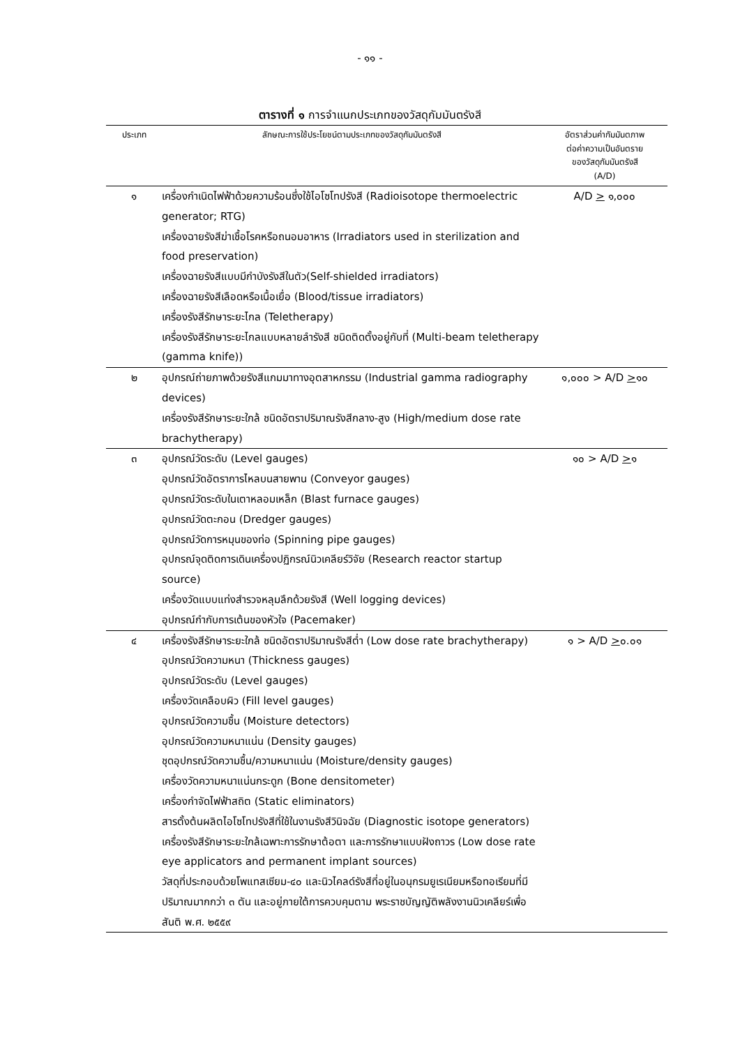- ๑๑ -
ตารางที่ ๑ การจำแนกประเภทของวัสดุกัมมันตรังสี
| ประเภท | ลักษณะการใช้ประโยชน์ตามประเภทของวัสดุกัมมันตรังสี | อัตราส่วนค่ากัมมันตภาพ ต่อค่าความเป็นอันตราย ของวัสดุกัมมันตรังสี (A/D) |
| --- | --- | --- |
| ๑ | เครื่องกำเนิดไฟฟ้าด้วยความร้อนซึ่งใช้ไอโซโทปรังสี (Radioisotope thermoelectric generator; RTG) เครื่องฉายรังสีฆ่าเชื้อโรคหรือถนอมอาหาร (Irradiators used in sterilization and food preservation) เครื่องฉายรังสีแบบมีกำบังรังสีในตัว(Self-shielded irradiators) เครื่องฉายรังสีเลือดหรือเนื้อเยื่อ (Blood/tissue irradiators) เครื่องรังสีรักษาระยะไกล (Teletherapy) เครื่องรังสีรักษาระยะไกลแบบหลายลำรังสี ชนิดติดตั้งอยู่กับที่ (Multi-beam teletherapy (gamma knife)) | A/D > ๑,๐๐๐ |
| ๒ | อุปกรณ์ถ่ายภาพด้วยรังสีแกมมาทางอุตสาหกรรม (Industrial gamma radiography devices) เครื่องรังสีรักษาระยะใกล้ ชนิดอัตราปริมาณรังสีกลาง-สูง (High/medium dose rate brachytherapy) | ๑,๐๐๐ > A/D > ๑๐ |
| ๓ | อุปกรณ์วัดระดับ (Level gauges) อุปกรณ์วัดอัตราการไหลบนสายพาน (Conveyor gauges) อุปกรณ์วัดระดับในเตาหลอมเหล็ก (Blast furnace gauges) อุปกรณ์วัดตะกอน (Dredger gauges) อุปกรณ์วัดการหมุนของท่อ (Spinning pipe gauges) อุปกรณ์จุดติดการเดินเครื่องปฏิกรณ์นิวเคลียร์วิจัย (Research reactor startup source) เครื่องวัดแบบแท่งสำรวจหลุมลึกด้วยรังสี (Well logging devices) อุปกรณ์กำกับการเต้นของหัวใจ (Pacemaker) | ๑๐ > A/D > ๑ |
| ๔ | เครื่องรังสีรักษาระยะใกล้ ชนิดอัตราปริมาณรังสีต่ำ (Low dose rate brachytherapy) อุปกรณ์วัดความหนา (Thickness gauges) อุปกรณ์วัดระดับ (Level gauges) เครื่องวัดเคลือบผิว (Fill level gauges) อุปกรณ์วัดความชื้น (Moisture detectors) อุปกรณ์วัดความหนาแน่น (Density gauges) ชุดอุปกรณ์วัดความชื้น/ความหนาแน่น (Moisture/density gauges) เครื่องวัดความหนาแน่นกระดูก (Bone densitometer) เครื่องกำจัดไฟฟ้าสถิต (Static eliminators) สารตั้งต้นผลิตไอโซโทปรังสีที่ใช้ในงานรังสีวินิจฉัย (Diagnostic isotope generators) เครื่องรังสีรักษาระยะใกล้เฉพาะการรักษาต้อตา และการรักษาแบบฝังถาวร (Low dose rate eye applicators and permanent implant sources) วัสดุที่ประกอบด้วยโพแทสเซียม-๔๐ และนิวไคลด์รังสีที่อยู่ในอนุกรมยูเรเนียมหรือทอเรียมที่มีปริมาณมากกว่า ๓ ตัน และอยู่ภายใต้การควบคุมตาม พระราชบัญญัติพลังงานนิวเคลียร์เพื่อสันติ พ.ศ. ๒๕๕๙ | ๑ > A/D > ๐.๐๑ |